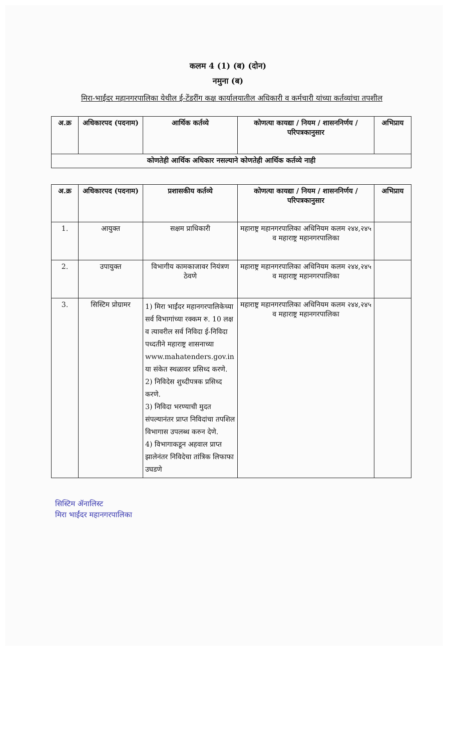कलम 4 (1) (ब) (दोन)
नमुना (ब)
मिरा-भाईंदर महानगरपालिका येथील ई-टेंडरींग कक्ष कार्यालयातील अधिकारी व कर्मचारी यांच्या कर्तव्यांचा तपशील
| अ.क्र | अधिकारपद (पदनाम) | आर्थिक कर्तव्ये | कोणत्या कायद्या / नियम / शासननिर्णय / परिपत्रकानुसार | अभिप्राय |
| --- | --- | --- | --- | --- |
| कोणतेही आर्थिक अधिकार नसल्याने कोणतेही आर्थिक कर्तव्ये नाही | | | | |
| अ.क्र | अधिकारपद (पदनाम) | प्रशासकीय कर्तव्ये | कोणत्या कायद्या / नियम / शासननिर्णय / परिपत्रकानुसार | अभिप्राय |
| --- | --- | --- | --- | --- |
| 1. | आयुक्त | सक्षम प्राधिकारी | महाराष्ट्र महानगरपालिका अधिनियम कलम २४४,२४५ व महाराष्ट्र महानगरपालिका | |
| 2. | उपायुक्त | विभागीय कामकाजावर नियंत्रण ठेवणे | महाराष्ट्र महानगरपालिका अधिनियम कलम २४४,२४५ व महाराष्ट्र महानगरपालिका | |
| 3. | सिस्टिम प्रोग्रामर | 1) मिरा भाईंदर महानगरपालिकेच्या सर्व विभागांच्या रक्कम रु. 10 लक्ष व त्यावरील सर्व निविदा ई-निविदा पध्दतीने महाराष्ट्र शासनाच्या www.mahatenders.gov.in या संकेत स्थळावर प्रसिध्द करणे. 2) निविदेस शुध्दीपत्रक प्रसिध्द करणे. 3) निविदा भरण्याची मुदत संपल्यानंतर प्राप्त निविदांचा तपशिल विभागास उपलब्ध करुन देणे. 4) विभागाकडून अहवाल प्राप्त झालेनंतर निविदेचा तांत्रिक लिफाफा उघडणे | महाराष्ट्र महानगरपालिका अधिनियम कलम २४४,२४५ व महाराष्ट्र महानगरपालिका | |
सिस्टिम ॲनालिस्ट
मिरा भाईंदर महानगरपालिका